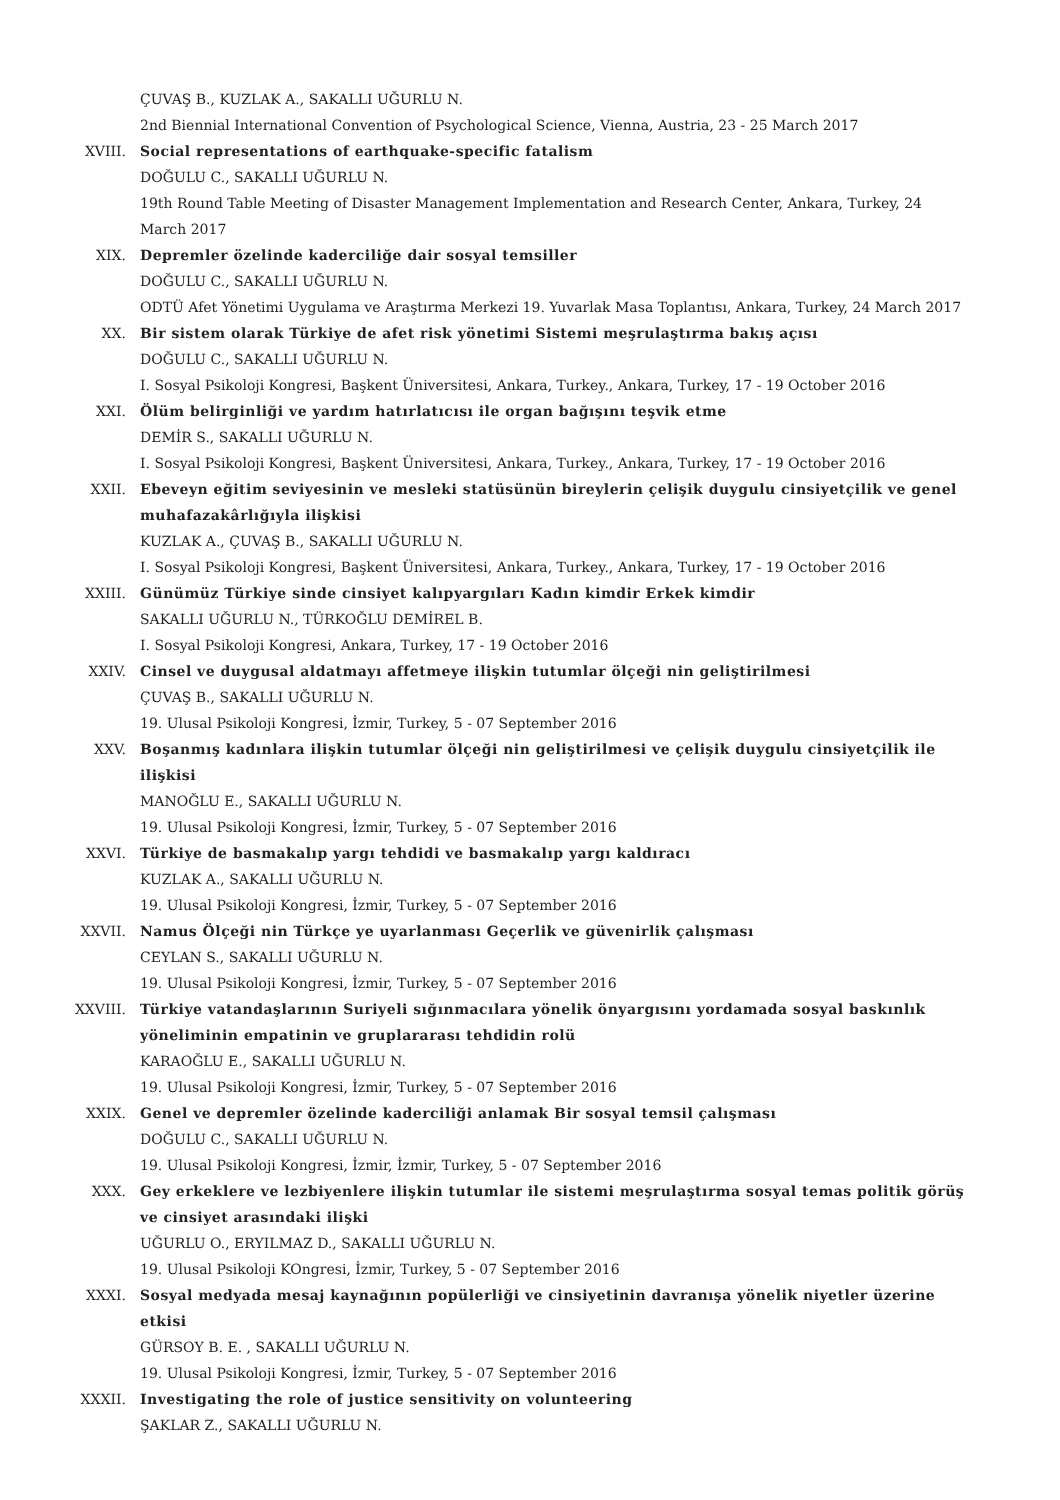ÇUVAŞ B., KUZLAK A., SAKALLI UĞURLU N.
2nd Biennial International Convention of Psychological Science, Vienna, Austria, 23 - 25 March 2017
XVIII. Social representations of earthquake-specific fatalism
DOĞULU C., SAKALLI UĞURLU N.
19th Round Table Meeting of Disaster Management Implementation and Research Center, Ankara, Turkey, 24 March 2017
XIX. Depremler özelinde kaderciliğe dair sosyal temsiller
DOĞULU C., SAKALLI UĞURLU N.
ODTÜ Afet Yönetimi Uygulama ve Araştırma Merkezi 19. Yuvarlak Masa Toplantısı, Ankara, Turkey, 24 March 2017
XX. Bir sistem olarak Türkiye de afet risk yönetimi Sistemi meşrulaştırma bakış açısı
DOĞULU C., SAKALLI UĞURLU N.
I. Sosyal Psikoloji Kongresi, Başkent Üniversitesi, Ankara, Turkey., Ankara, Turkey, 17 - 19 October 2016
XXI. Ölüm belirginliği ve yardım hatırlatıcısı ile organ bağışını teşvik etme
DEMİR S., SAKALLI UĞURLU N.
I. Sosyal Psikoloji Kongresi, Başkent Üniversitesi, Ankara, Turkey., Ankara, Turkey, 17 - 19 October 2016
XXII. Ebeveyn eğitim seviyesinin ve mesleki statüsünün bireylerin çelişik duygulu cinsiyetçilik ve genel muhafazakârlığıyla ilişkisi
KUZLAK A., ÇUVAŞ B., SAKALLI UĞURLU N.
I. Sosyal Psikoloji Kongresi, Başkent Üniversitesi, Ankara, Turkey., Ankara, Turkey, 17 - 19 October 2016
XXIII. Günümüz Türkiye sinde cinsiyet kalıpyargıları Kadın kimdir Erkek kimdir
SAKALLI UĞURLU N., TÜRKOĞLU DEMİREL B.
I. Sosyal Psikoloji Kongresi, Ankara, Turkey, 17 - 19 October 2016
XXIV. Cinsel ve duygusal aldatmayı affetmeye ilişkin tutumlar ölçeği nin geliştirilmesi
ÇUVAŞ B., SAKALLI UĞURLU N.
19. Ulusal Psikoloji Kongresi, İzmir, Turkey, 5 - 07 September 2016
XXV. Boşanmış kadınlara ilişkin tutumlar ölçeği nin geliştirilmesi ve çelişik duygulu cinsiyetçilik ile ilişkisi
MANOĞLU E., SAKALLI UĞURLU N.
19. Ulusal Psikoloji Kongresi, İzmir, Turkey, 5 - 07 September 2016
XXVI. Türkiye de basmakalıp yargı tehdidi ve basmakalıp yargı kaldıracı
KUZLAK A., SAKALLI UĞURLU N.
19. Ulusal Psikoloji Kongresi, İzmir, Turkey, 5 - 07 September 2016
XXVII. Namus Ölçeği nin Türkçe ye uyarlanması Geçerlik ve güvenirlik çalışması
CEYLAN S., SAKALLI UĞURLU N.
19. Ulusal Psikoloji Kongresi, İzmir, Turkey, 5 - 07 September 2016
XXVIII. Türkiye vatandaşlarının Suriyeli sığınmacılara yönelik önyargısını yordamada sosyal baskınlık yöneliminin empatinin ve gruplararası tehdidin rolü
KARAOĞLU E., SAKALLI UĞURLU N.
19. Ulusal Psikoloji Kongresi, İzmir, Turkey, 5 - 07 September 2016
XXIX. Genel ve depremler özelinde kaderciliği anlamak Bir sosyal temsil çalışması
DOĞULU C., SAKALLI UĞURLU N.
19. Ulusal Psikoloji Kongresi, İzmir, İzmir, Turkey, 5 - 07 September 2016
XXX. Gey erkeklere ve lezbiyenlere ilişkin tutumlar ile sistemi meşrulaştırma sosyal temas politik görüş ve cinsiyet arasındaki ilişki
UĞURLU O., ERYILMAZ D., SAKALLI UĞURLU N.
19. Ulusal Psikoloji KOngresi, İzmir, Turkey, 5 - 07 September 2016
XXXI. Sosyal medyada mesaj kaynağının popülerliği ve cinsiyetinin davranışa yönelik niyetler üzerine etkisi
GÜRSOY B. E. , SAKALLI UĞURLU N.
19. Ulusal Psikoloji Kongresi, İzmir, Turkey, 5 - 07 September 2016
XXXII. Investigating the role of justice sensitivity on volunteering
ŞAKLAR Z., SAKALLI UĞURLU N.